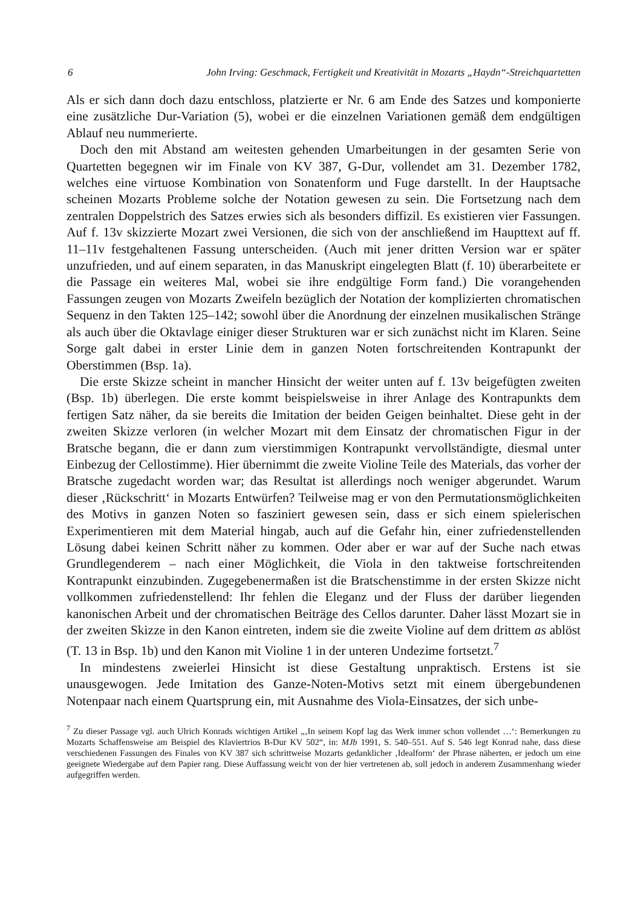6 John Irving: Geschmack, Fertigkeit und Kreativität in Mozarts „Haydn“-Streichquartetten
Als er sich dann doch dazu entschloss, platzierte er Nr. 6 am Ende des Satzes und komponierte eine zusätzliche Dur-Variation (5), wobei er die einzelnen Variationen gemäß dem endgültigen Ablauf neu nummerierte.
Doch den mit Abstand am weitesten gehenden Umarbeitungen in der gesamten Serie von Quartetten begegnen wir im Finale von KV 387, G-Dur, vollendet am 31. Dezember 1782, welches eine virtuose Kombination von Sonatenform und Fuge darstellt. In der Hauptsache scheinen Mozarts Probleme solche der Notation gewesen zu sein. Die Fortsetzung nach dem zentralen Doppelstrich des Satzes erwies sich als besonders diffizil. Es existieren vier Fassungen. Auf f. 13v skizzierte Mozart zwei Versionen, die sich von der anschließend im Haupttext auf ff. 11–11v festgehaltenen Fassung unterscheiden. (Auch mit jener dritten Version war er später unzufrieden, und auf einem separaten, in das Manuskript eingelegten Blatt (f. 10) überarbeitete er die Passage ein weiteres Mal, wobei sie ihre endgültige Form fand.) Die vorangehenden Fassungen zeugen von Mozarts Zweifeln bezüglich der Notation der komplizierten chromatischen Sequenz in den Takten 125–142; sowohl über die Anordnung der einzelnen musikalischen Stränge als auch über die Oktavlage einiger dieser Strukturen war er sich zunächst nicht im Klaren. Seine Sorge galt dabei in erster Linie dem in ganzen Noten fortschreitenden Kontrapunkt der Oberstimmen (Bsp. 1a).
Die erste Skizze scheint in mancher Hinsicht der weiter unten auf f. 13v beigefügten zweiten (Bsp. 1b) überlegen. Die erste kommt beispielsweise in ihrer Anlage des Kontrapunkts dem fertigen Satz näher, da sie bereits die Imitation der beiden Geigen beinhaltet. Diese geht in der zweiten Skizze verloren (in welcher Mozart mit dem Einsatz der chromatischen Figur in der Bratsche begann, die er dann zum vierstimmigen Kontrapunkt vervollständigte, diesmal unter Einbezug der Cellostimme). Hier übernimmt die zweite Violine Teile des Materials, das vorher der Bratsche zugedacht worden war; das Resultat ist allerdings noch weniger abgerundet. Warum dieser ‚Rückschritt‘ in Mozarts Entwürfen? Teilweise mag er von den Permutationsmöglichkeiten des Motivs in ganzen Noten so fasziniert gewesen sein, dass er sich einem spielerischen Experimentieren mit dem Material hingab, auch auf die Gefahr hin, einer zufriedenstellenden Lösung dabei keinen Schritt näher zu kommen. Oder aber er war auf der Suche nach etwas Grundlegenderem – nach einer Möglichkeit, die Viola in den taktweise fortschreitenden Kontrapunkt einzubinden. Zugegebenermaßen ist die Bratschenstimme in der ersten Skizze nicht vollkommen zufriedenstellend: Ihr fehlen die Eleganz und der Fluss der darüber liegenden kanonischen Arbeit und der chromatischen Beiträge des Cellos darunter. Daher lässt Mozart sie in der zweiten Skizze in den Kanon eintreten, indem sie die zweite Violine auf dem drittem as ablöst (T. 13 in Bsp. 1b) und den Kanon mit Violine 1 in der unteren Undezime fortsetzt.<sup>7</sup>
In mindestens zweierlei Hinsicht ist diese Gestaltung unpraktisch. Erstens ist sie unausgewogen. Jede Imitation des Ganze-Noten-Motivs setzt mit einem übergebundenen Notenpaar nach einem Quartsprung ein, mit Ausnahme des Viola-Einsatzes, der sich unbe-
<sup>7</sup> Zu dieser Passage vgl. auch Ulrich Konrads wichtigen Artikel „‚In seinem Kopf lag das Werk immer schon vollendet …‘: Bemerkungen zu Mozarts Schaffensweise am Beispiel des Klaviertrios B-Dur KV 502“, in: MJb 1991, S. 540–551. Auf S. 546 legt Konrad nahe, dass diese verschiedenen Fassungen des Finales von KV 387 sich schrittweise Mozarts gedanklicher ‚Idealform‘ der Phrase näherten, er jedoch um eine geeignete Wiedergabe auf dem Papier rang. Diese Auffassung weicht von der hier vertretenen ab, soll jedoch in anderem Zusammenhang wieder aufgegriffen werden.